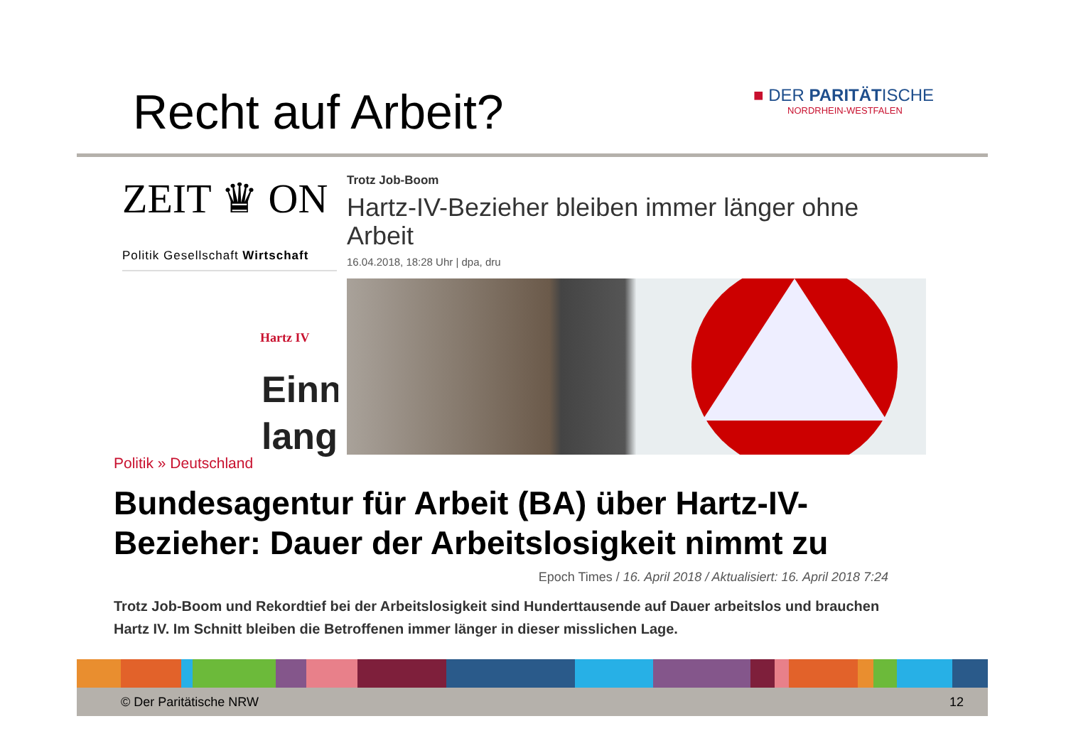Recht auf Arbeit?
■ DER PARITÄTISCHE
NORDRHEIN-WESTFALEN
ZEIT ♛ ON
Politik Gesellschaft Wirtschaft
Hartz IV
Einn lang
Trotz Job-Boom
Hartz-IV-Bezieher bleiben immer länger ohne Arbeit
16.04.2018, 18:28 Uhr | dpa, dru
Politik » Deutschland
Bundesagentur für Arbeit (BA) über Hartz-IV-Bezieher: Dauer der Arbeitslosigkeit nimmt zu
Epoch Times / 16. April 2018 / Aktualisiert: 16. April 2018 7:24
Trotz Job-Boom und Rekordtief bei der Arbeitslosigkeit sind Hunderttausende auf Dauer arbeitslos und brauchen Hartz IV. Im Schnitt bleiben die Betroffenen immer länger in dieser misslichen Lage.
© Der Paritätische NRW 12